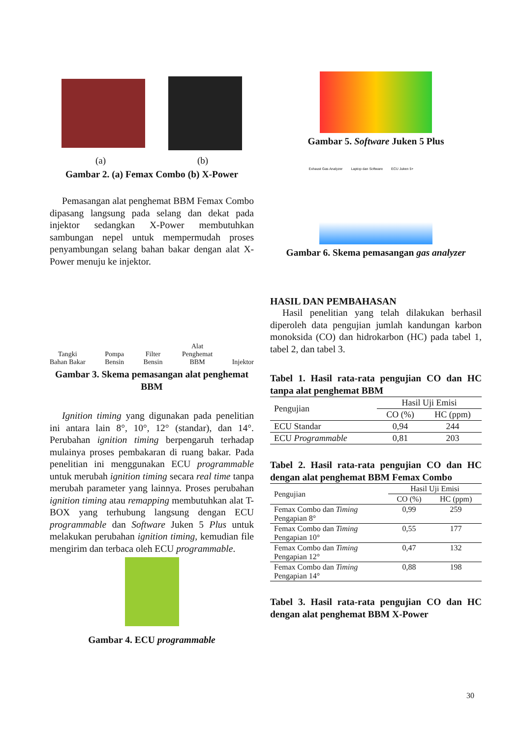(a) (b)
Gambar 2. (a) Femax Combo (b) X-Power
Pemasangan alat penghemat BBM Femax Combo dipasang langsung pada selang dan dekat pada injektor sedangkan X-Power membutuhkan sambungan nepel untuk mempermudah proses penyambungan selang bahan bakar dengan alat X-Power menuju ke injektor.
Tangki
Bahan Bakar Pompa
Bensin Filter
Bensin Alat
Penghemat
BBM Injektor
Gambar 3. Skema pemasangan alat penghemat BBM
Ignition timing yang digunakan pada penelitian ini antara lain 8°, 10°, 12° (standar), dan 14°. Perubahan ignition timing berpengaruh terhadap mulainya proses pembakaran di ruang bakar. Pada penelitian ini menggunakan ECU programmable untuk merubah ignition timing secara real time tanpa merubah parameter yang lainnya. Proses perubahan ignition timing atau remapping membutuhkan alat T-BOX yang terhubung langsung dengan ECU programmable dan Software Juken 5 Plus untuk melakukan perubahan ignition timing, kemudian file mengirim dan terbaca oleh ECU programmable.
Gambar 4. ECU programmable
Gambar 5. Software Juken 5 Plus
Exhaust Gas Analyzer Laptop dan Software ECU Juken 5+
Gambar 6. Skema pemasangan gas analyzer
HASIL DAN PEMBAHASAN
Hasil penelitian yang telah dilakukan berhasil diperoleh data pengujian jumlah kandungan karbon monoksida (CO) dan hidrokarbon (HC) pada tabel 1, tabel 2, dan tabel 3.
Tabel 1. Hasil rata-rata pengujian CO dan HC tanpa alat penghemat BBM
| Pengujian | Hasil Uji Emisi | |
| --- | --- | --- |
| | CO (%) | HC (ppm) |
| ECU Standar | 0,94 | 244 |
| ECU Programmable | 0,81 | 203 |
Tabel 2. Hasil rata-rata pengujian CO dan HC dengan alat penghemat BBM Femax Combo
| Pengujian | Hasil Uji Emisi | |
| --- | --- | --- |
| | CO (%) | HC (ppm) |
| Femax Combo dan Timing Pengapian 8° | 0,99 | 259 |
| Femax Combo dan Timing Pengapian 10° | 0,55 | 177 |
| Femax Combo dan Timing Pengapian 12° | 0,47 | 132 |
| Femax Combo dan Timing Pengapian 14° | 0,88 | 198 |
Tabel 3. Hasil rata-rata pengujian CO dan HC dengan alat penghemat BBM X-Power
30